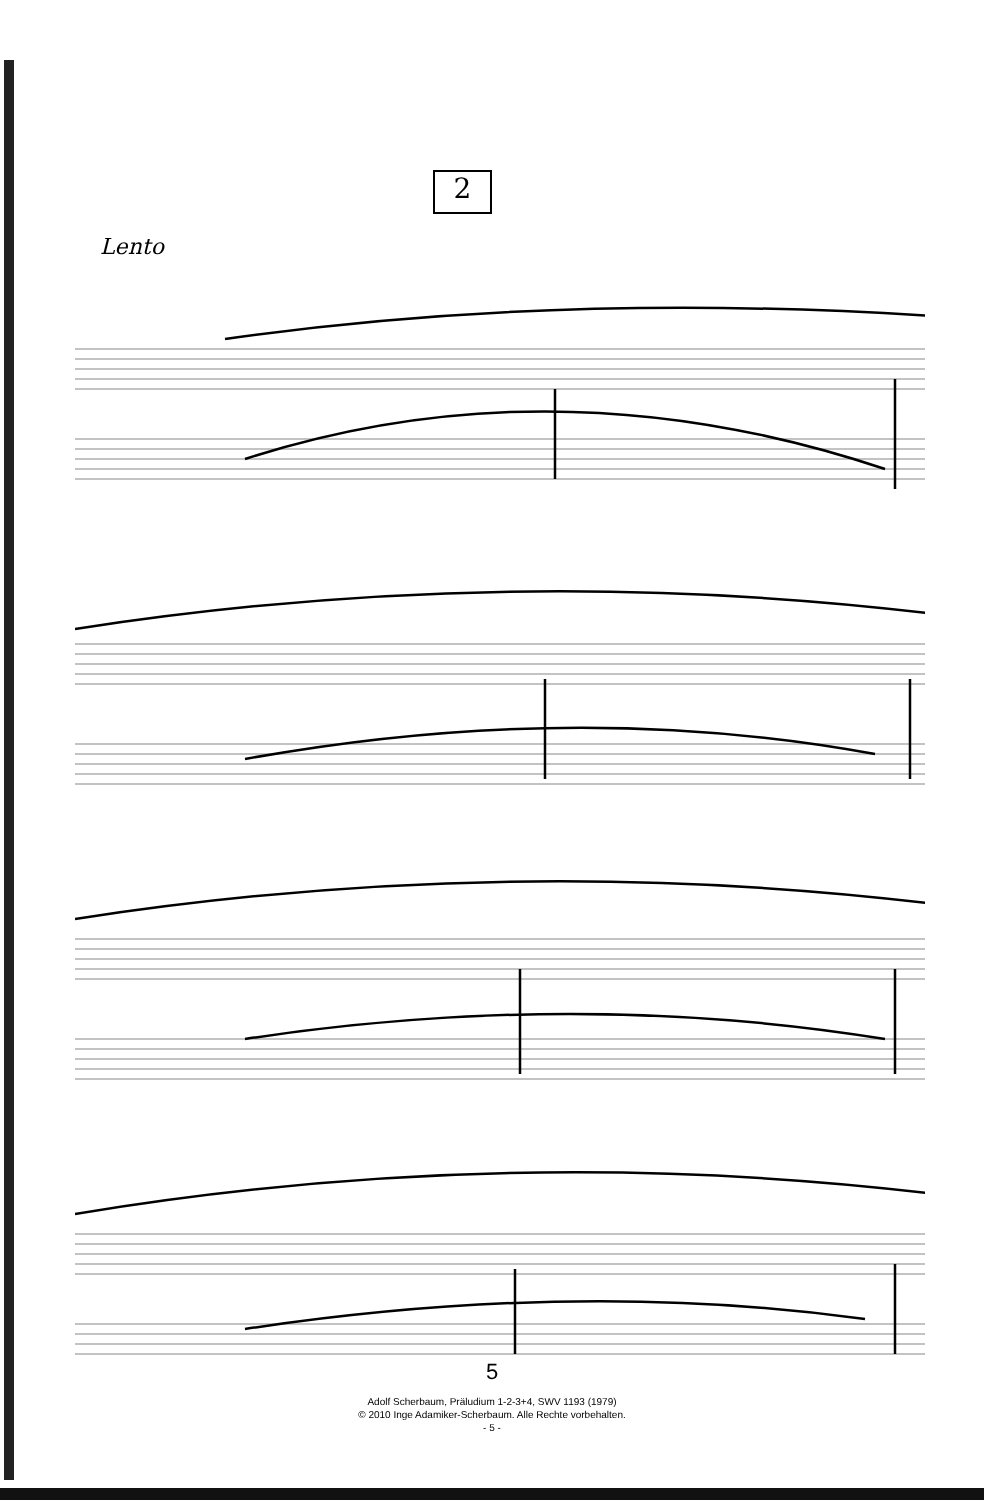2
Lento
5
Adolf Scherbaum, Präludium 1-2-3+4, SWV 1193 (1979)
© 2010 Inge Adamiker-Scherbaum. Alle Rechte vorbehalten.
- 5 -